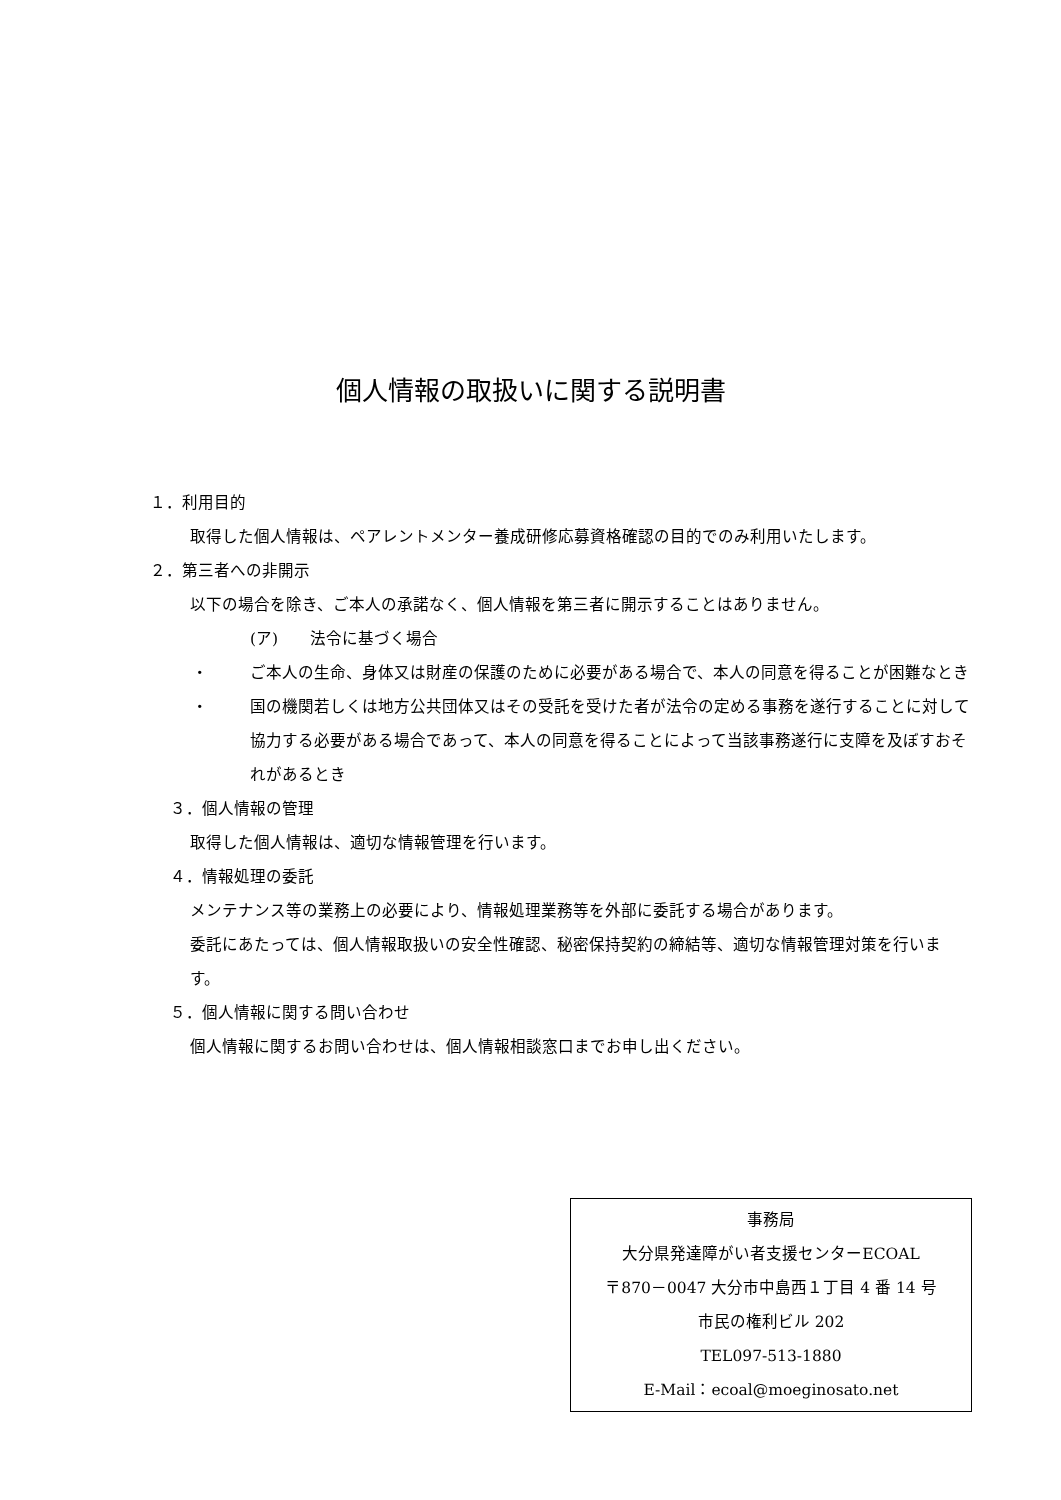個人情報の取扱いに関する説明書
１．利用目的
取得した個人情報は、ペアレントメンター養成研修応募資格確認の目的でのみ利用いたします。
２．第三者への非開示
以下の場合を除き、ご本人の承諾なく、個人情報を第三者に開示することはありません。
(ア)　　法令に基づく場合
・ ご本人の生命、身体又は財産の保護のために必要がある場合で、本人の同意を得ることが困難なとき
・ 国の機関若しくは地方公共団体又はその受託を受けた者が法令の定める事務を遂行することに対して協力する必要がある場合であって、本人の同意を得ることによって当該事務遂行に支障を及ぼすおそれがあるとき
３．個人情報の管理
取得した個人情報は、適切な情報管理を行います。
４．情報処理の委託
メンテナンス等の業務上の必要により、情報処理業務等を外部に委託する場合があります。
委託にあたっては、個人情報取扱いの安全性確認、秘密保持契約の締結等、適切な情報管理対策を行います。
５．個人情報に関する問い合わせ
個人情報に関するお問い合わせは、個人情報相談窓口までお申し出ください。
事務局
大分県発達障がい者支援センターECOAL
〒870－0047 大分市中島西１丁目 4 番 14 号
市民の権利ビル 202
TEL097-513-1880
E-Mail：ecoal@moeginosato.net